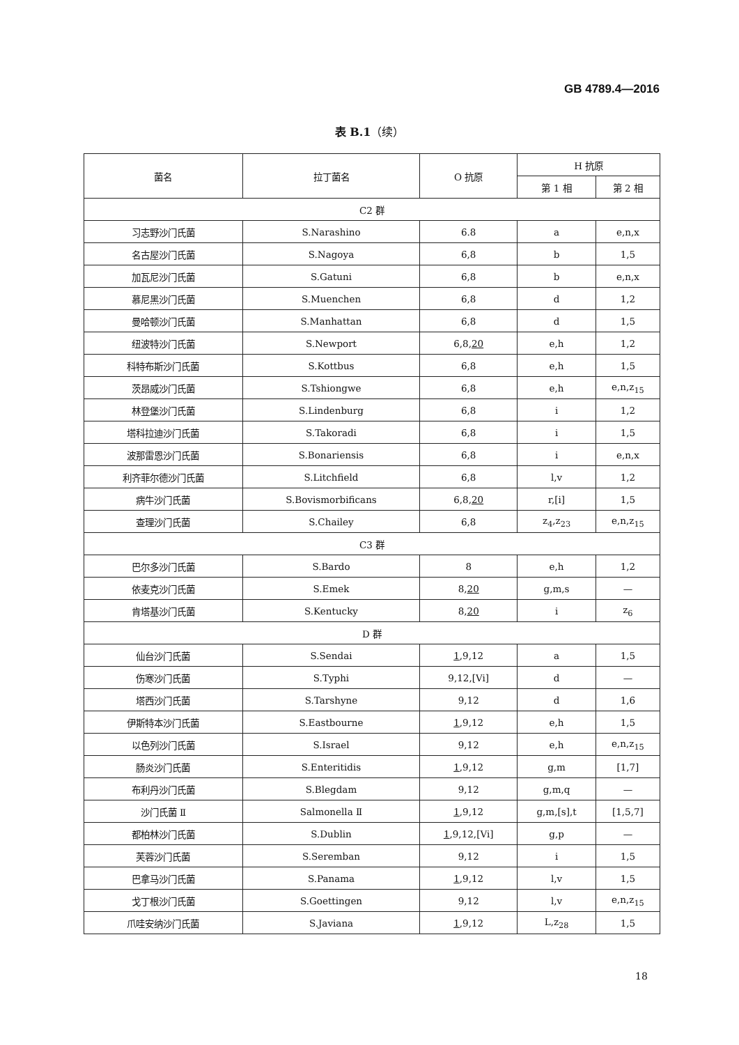GB 4789.4—2016
表 B.1（续）
| 菌名 | 拉丁菌名 | O 抗原 | H 抗原 | |
| --- | --- | --- | --- | --- |
| | | | 第 1 相 | 第 2 相 |
| C2 群 | | | | |
| 习志野沙门氏菌 | S.Narashino | 6.8 | a | e,n,x |
| 名古屋沙门氏菌 | S.Nagoya | 6,8 | b | 1,5 |
| 加瓦尼沙门氏菌 | S.Gatuni | 6,8 | b | e,n,x |
| 慕尼黑沙门氏菌 | S.Muenchen | 6,8 | d | 1,2 |
| 曼哈顿沙门氏菌 | S.Manhattan | 6,8 | d | 1,5 |
| 纽波特沙门氏菌 | S.Newport | 6,8, 20 | e,h | 1,2 |
| 科特布斯沙门氏菌 | S.Kottbus | 6,8 | e,h | 1,5 |
| 茨昂威沙门氏菌 | S.Tshiongwe | 6,8 | e,h | e,n,z<sub>15</sub> |
| 林登堡沙门氏菌 | S.Lindenburg | 6,8 | i | 1,2 |
| 塔科拉迪沙门氏菌 | S.Takoradi | 6,8 | i | 1,5 |
| 波那雷恩沙门氏菌 | S.Bonariensis | 6,8 | i | e,n,x |
| 利齐菲尔德沙门氏菌 | S.Litchfield | 6,8 | l,v | 1,2 |
| 病牛沙门氏菌 | S.Bovismorbificans | 6,8, 20 | r,[i] | 1,5 |
| 查理沙门氏菌 | S.Chailey | 6,8 | z<sub>4</sub>,z<sub>23</sub> | e,n,z<sub>15</sub> |
| C3 群 | | | | |
| 巴尔多沙门氏菌 | S.Bardo | 8 | e,h | 1,2 |
| 依麦克沙门氏菌 | S.Emek | 8, 20 | g,m,s | — |
| 肯塔基沙门氏菌 | S.Kentucky | 8, 20 | i | z<sub>6</sub> |
| D 群 | | | | |
| 仙台沙门氏菌 | S.Sendai | 1 ,9,12 | a | 1,5 |
| 伤寒沙门氏菌 | S.Typhi | 9,12,[Vi] | d | — |
| 塔西沙门氏菌 | S.Tarshyne | 9,12 | d | 1,6 |
| 伊斯特本沙门氏菌 | S.Eastbourne | 1 ,9,12 | e,h | 1,5 |
| 以色列沙门氏菌 | S.Israel | 9,12 | e,h | e,n,z<sub>15</sub> |
| 肠炎沙门氏菌 | S.Enteritidis | 1 ,9,12 | g,m | [1,7] |
| 布利丹沙门氏菌 | S.Blegdam | 9,12 | g,m,q | — |
| 沙门氏菌 Ⅱ | Salmonella Ⅱ | 1 ,9,12 | g,m,[s],t | [1,5,7] |
| 都柏林沙门氏菌 | S.Dublin | 1 ,9,12,[Vi] | g,p | — |
| 芙蓉沙门氏菌 | S.Seremban | 9,12 | i | 1,5 |
| 巴拿马沙门氏菌 | S.Panama | 1 ,9,12 | l,v | 1,5 |
| 戈丁根沙门氏菌 | S.Goettingen | 9,12 | l,v | e,n,z<sub>15</sub> |
| 爪哇安纳沙门氏菌 | S.Javiana | 1 ,9,12 | L,z<sub>28</sub> | 1,5 |
18